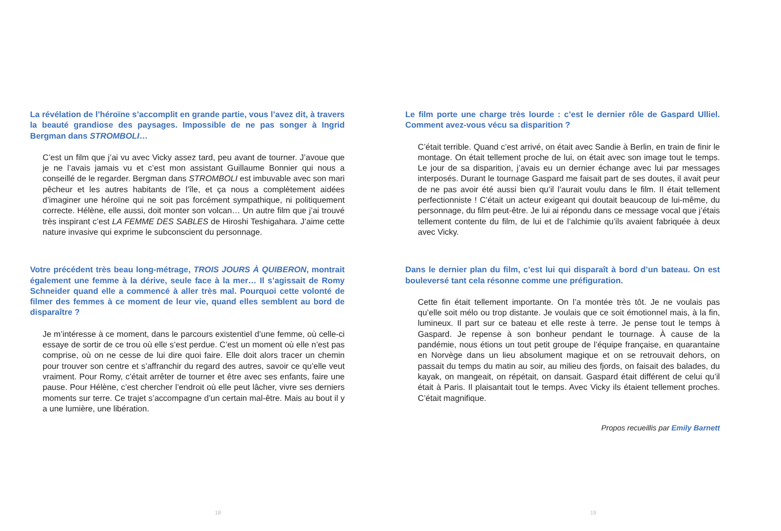La révélation de l’héroïne s’accomplit en grande partie, vous l’avez dit, à travers la beauté grandiose des paysages. Impossible de ne pas songer à Ingrid Bergman dans STROMBOLI…
C’est un film que j’ai vu avec Vicky assez tard, peu avant de tourner. J’avoue que je ne l’avais jamais vu et c’est mon assistant Guillaume Bonnier qui nous a conseillé de le regarder. Bergman dans STROMBOLI est imbuvable avec son mari pêcheur et les autres habitants de l’île, et ça nous a complètement aidées d’imaginer une héroïne qui ne soit pas forcément sympathique, ni politiquement correcte. Hélène, elle aussi, doit monter son volcan… Un autre film que j’ai trouvé très inspirant c’est LA FEMME DES SABLES de Hiroshi Teshigahara. J’aime cette nature invasive qui exprime le subconscient du personnage.
Votre précédent très beau long-métrage, TROIS JOURS À QUIBERON, montrait également une femme à la dérive, seule face à la mer… Il s’agissait de Romy Schneider quand elle a commencé à aller très mal. Pourquoi cette volonté de filmer des femmes à ce moment de leur vie, quand elles semblent au bord de disparaître ?
Je m’intéresse à ce moment, dans le parcours existentiel d’une femme, où celle-ci essaye de sortir de ce trou où elle s’est perdue. C’est un moment où elle n’est pas comprise, où on ne cesse de lui dire quoi faire. Elle doit alors tracer un chemin pour trouver son centre et s’affranchir du regard des autres, savoir ce qu’elle veut vraiment. Pour Romy, c’était arrêter de tourner et être avec ses enfants, faire une pause. Pour Hélène, c’est chercher l’endroit où elle peut lâcher, vivre ses derniers moments sur terre. Ce trajet s’accompagne d’un certain mal-être. Mais au bout il y a une lumière, une libération.
18
Le film porte une charge très lourde : c’est le dernier rôle de Gaspard Ulliel. Comment avez-vous vécu sa disparition ?
C’était terrible. Quand c’est arrivé, on était avec Sandie à Berlin, en train de finir le montage. On était tellement proche de lui, on était avec son image tout le temps. Le jour de sa disparition, j’avais eu un dernier échange avec lui par messages interposés. Durant le tournage Gaspard me faisait part de ses doutes, il avait peur de ne pas avoir été aussi bien qu’il l’aurait voulu dans le film. Il était tellement perfectionniste ! C’était un acteur exigeant qui doutait beaucoup de lui-même, du personnage, du film peut-être. Je lui ai répondu dans ce message vocal que j’étais tellement contente du film, de lui et de l’alchimie qu’ils avaient fabriquée à deux avec Vicky.
Dans le dernier plan du film, c’est lui qui disparaît à bord d’un bateau. On est bouleversé tant cela résonne comme une préfiguration.
Cette fin était tellement importante. On l’a montée très tôt. Je ne voulais pas qu’elle soit mélo ou trop distante. Je voulais que ce soit émotionnel mais, à la fin, lumineux. Il part sur ce bateau et elle reste à terre. Je pense tout le temps à Gaspard. Je repense à son bonheur pendant le tournage. À cause de la pandémie, nous étions un tout petit groupe de l’équipe française, en quarantaine en Norvège dans un lieu absolument magique et on se retrouvait dehors, on passait du temps du matin au soir, au milieu des fjords, on faisait des balades, du kayak, on mangeait, on répétait, on dansait. Gaspard était différent de celui qu’il était à Paris. Il plaisantait tout le temps. Avec Vicky ils étaient tellement proches. C’était magnifique.
Propos recueillis par Emily Barnett
19